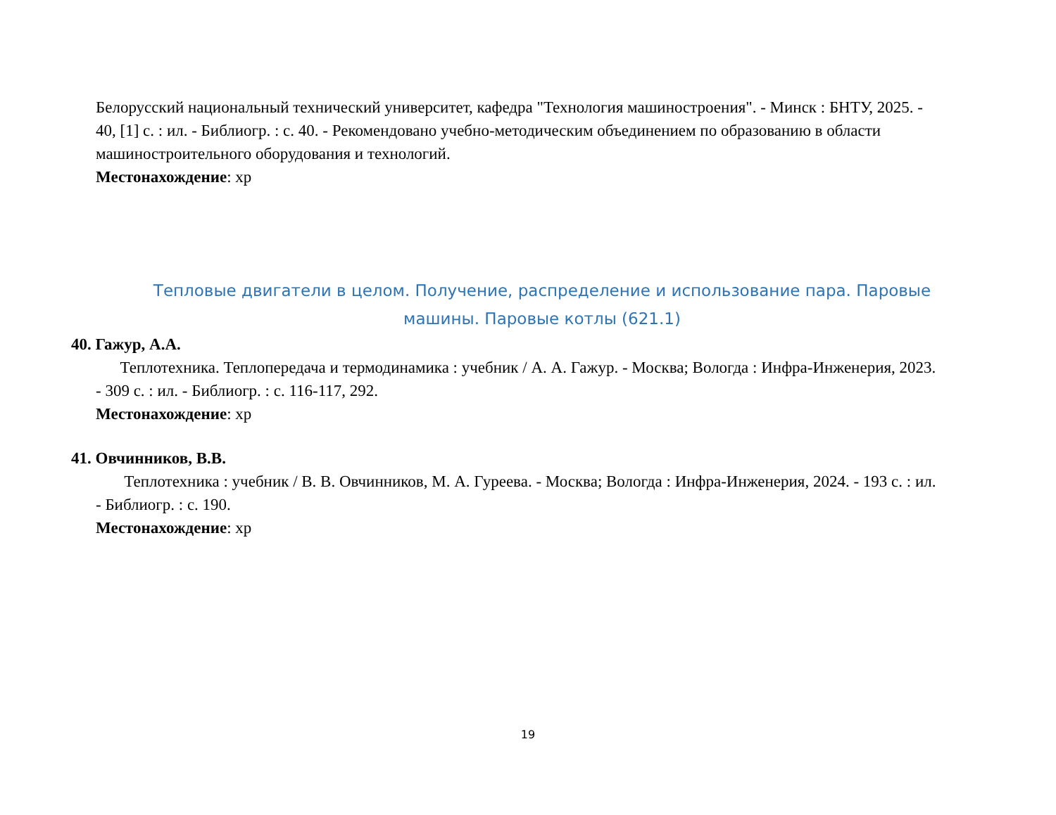Белорусский национальный технический университет, кафедра "Технология машиностроения". - Минск : БНТУ, 2025. - 40, [1] с. : ил. - Библиогр. : с. 40. - Рекомендовано учебно-методическим объединением по образованию в области машиностроительного оборудования и технологий.
Местонахождение: хр
Тепловые двигатели в целом. Получение, распределение и использование пара. Паровые машины. Паровые котлы (621.1)
40. Гажур, А.А.
Теплотехника. Теплопередача и термодинамика : учебник / А. А. Гажур. - Москва; Вологда : Инфра-Инженерия, 2023. - 309 с. : ил. - Библиогр. : с. 116-117, 292.
Местонахождение: хр
41. Овчинников, В.В.
Теплотехника : учебник / В. В. Овчинников, М. А. Гуреева. - Москва; Вологда : Инфра-Инженерия, 2024. - 193 с. : ил. - Библиогр. : с. 190.
Местонахождение: хр
19